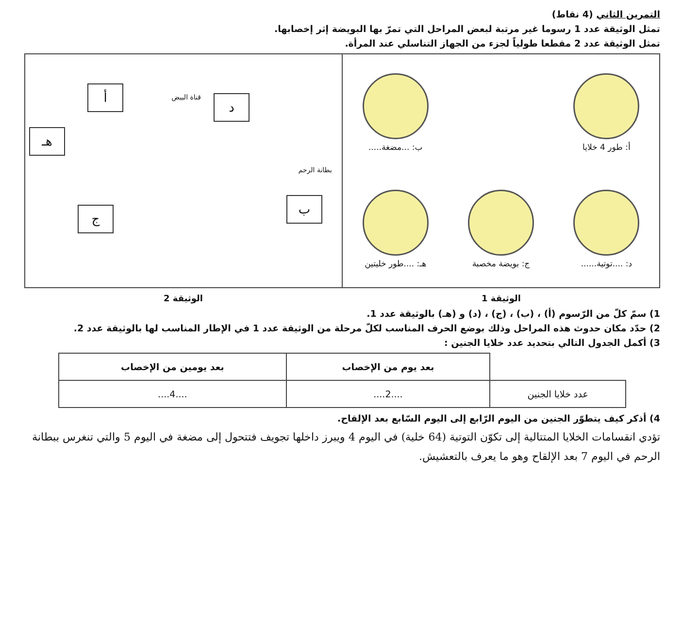التمرين الثاني (4 نقاط)
تمثل الوثيقة عدد 1 رسوما غير مرتبة لبعض المراحل التي تمرّ بها البويضة إثر إخصابها.
تمثل الوثيقة عدد 2 مقطعا طولياً لجزء من الجهاز التناسلي عند المرأة.
أ: طور 4 خلايا
ب: ...مضغة.....
د: ....توتية......
ج: بويضة مخصبة
هـ: ....طور خليتين
أ قناة البيض د
هـ
بطانة الرحم
ب
ج
الوثيقة 1 الوثيقة 2
1) سمّ كلّ من الرّسوم (أ) ، (ب) ، (ج) ، (د) و (هـ) بالوثيقة عدد 1.
2) حدّد مكان حدوث هذه المراحل وذلك بوضع الحرف المناسب لكلّ مرحلة من الوثيقة عدد 1 في الإطار المناسب لها بالوثيقة عدد 2.
3) أكمل الجدول التالي بتحديد عدد خلايا الجنين :
| | بعد يوم من الإخصاب | بعد يومين من الإخصاب |
| --- | --- | --- |
| عدد خلايا الجنين | ....2.... | ....4.... |
4) أذكر كيف يتطوّر الجنين من اليوم الرّابع إلى اليوم السّابع بعد الإلقاح.
تؤدي انقسامات الخلايا المتتالية إلى تكوّن التوتية (64 خلية) في اليوم 4 ويبرز داخلها تجويف فتتحول إلى مضغة في اليوم 5 والتي تنغرس ببطانة الرحم في اليوم 7 بعد الإلقاح وهو ما يعرف بالتعشيش.